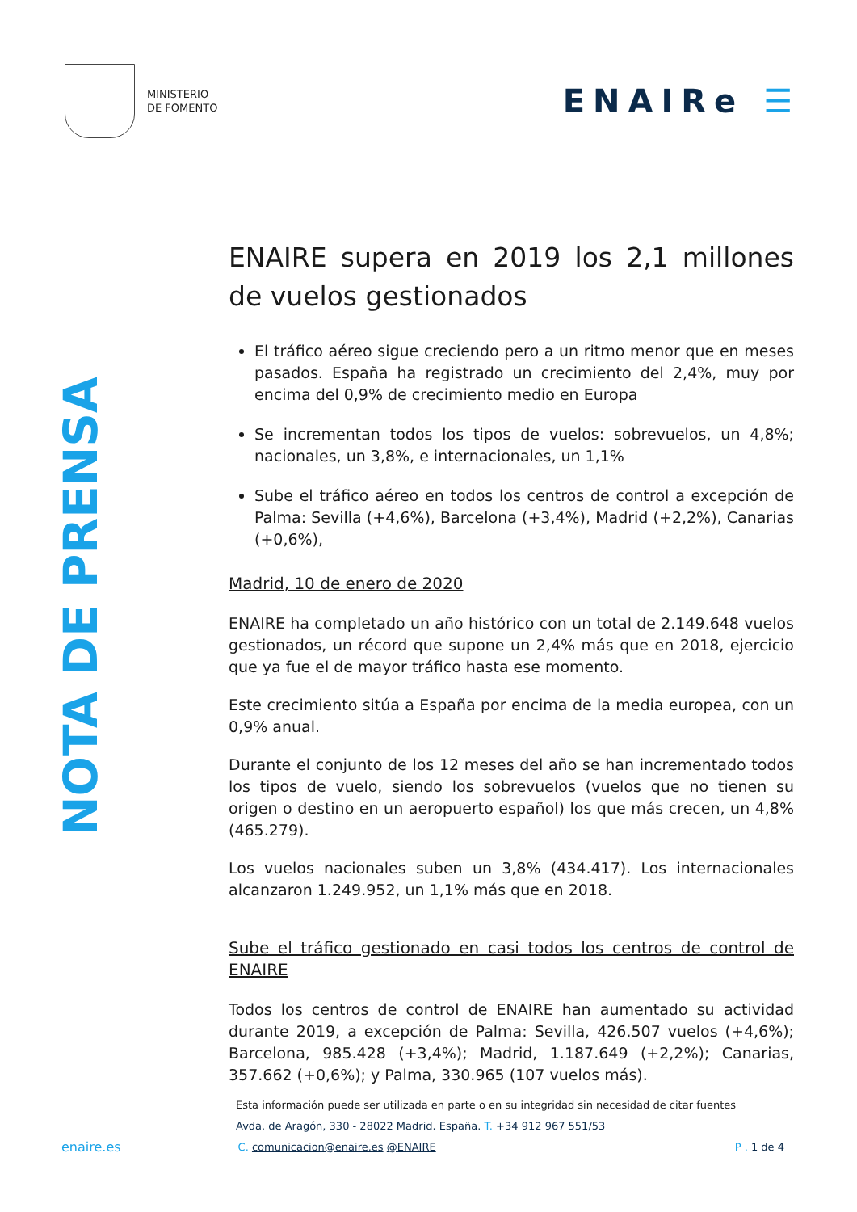MINISTERIO
DE FOMENTO
ENAIRe ☰
NOTA DE PRENSA
ENAIRE supera en 2019 los 2,1 millones de vuelos gestionados
El tráfico aéreo sigue creciendo pero a un ritmo menor que en meses pasados. España ha registrado un crecimiento del 2,4%, muy por encima del 0,9% de crecimiento medio en Europa
Se incrementan todos los tipos de vuelos: sobrevuelos, un 4,8%; nacionales, un 3,8%, e internacionales, un 1,1%
Sube el tráfico aéreo en todos los centros de control a excepción de Palma: Sevilla (+4,6%), Barcelona (+3,4%), Madrid (+2,2%), Canarias (+0,6%),
Madrid, 10 de enero de 2020
ENAIRE ha completado un año histórico con un total de 2.149.648 vuelos gestionados, un récord que supone un 2,4% más que en 2018, ejercicio que ya fue el de mayor tráfico hasta ese momento.
Este crecimiento sitúa a España por encima de la media europea, con un 0,9% anual.
Durante el conjunto de los 12 meses del año se han incrementado todos los tipos de vuelo, siendo los sobrevuelos (vuelos que no tienen su origen o destino en un aeropuerto español) los que más crecen, un 4,8% (465.279).
Los vuelos nacionales suben un 3,8% (434.417). Los internacionales alcanzaron 1.249.952, un 1,1% más que en 2018.
Sube el tráfico gestionado en casi todos los centros de control de ENAIRE
Todos los centros de control de ENAIRE han aumentado su actividad durante 2019, a excepción de Palma: Sevilla, 426.507 vuelos (+4,6%); Barcelona, 985.428 (+3,4%); Madrid, 1.187.649 (+2,2%); Canarias, 357.662 (+0,6%); y Palma, 330.965 (107 vuelos más).
Esta información puede ser utilizada en parte o en su integridad sin necesidad de citar fuentes
Avda. de Aragón, 330 - 28022 Madrid. España. T. +34 912 967 551/53
enaire.es C. comunicacion@enaire.es @ENAIRE P . 1 de 4